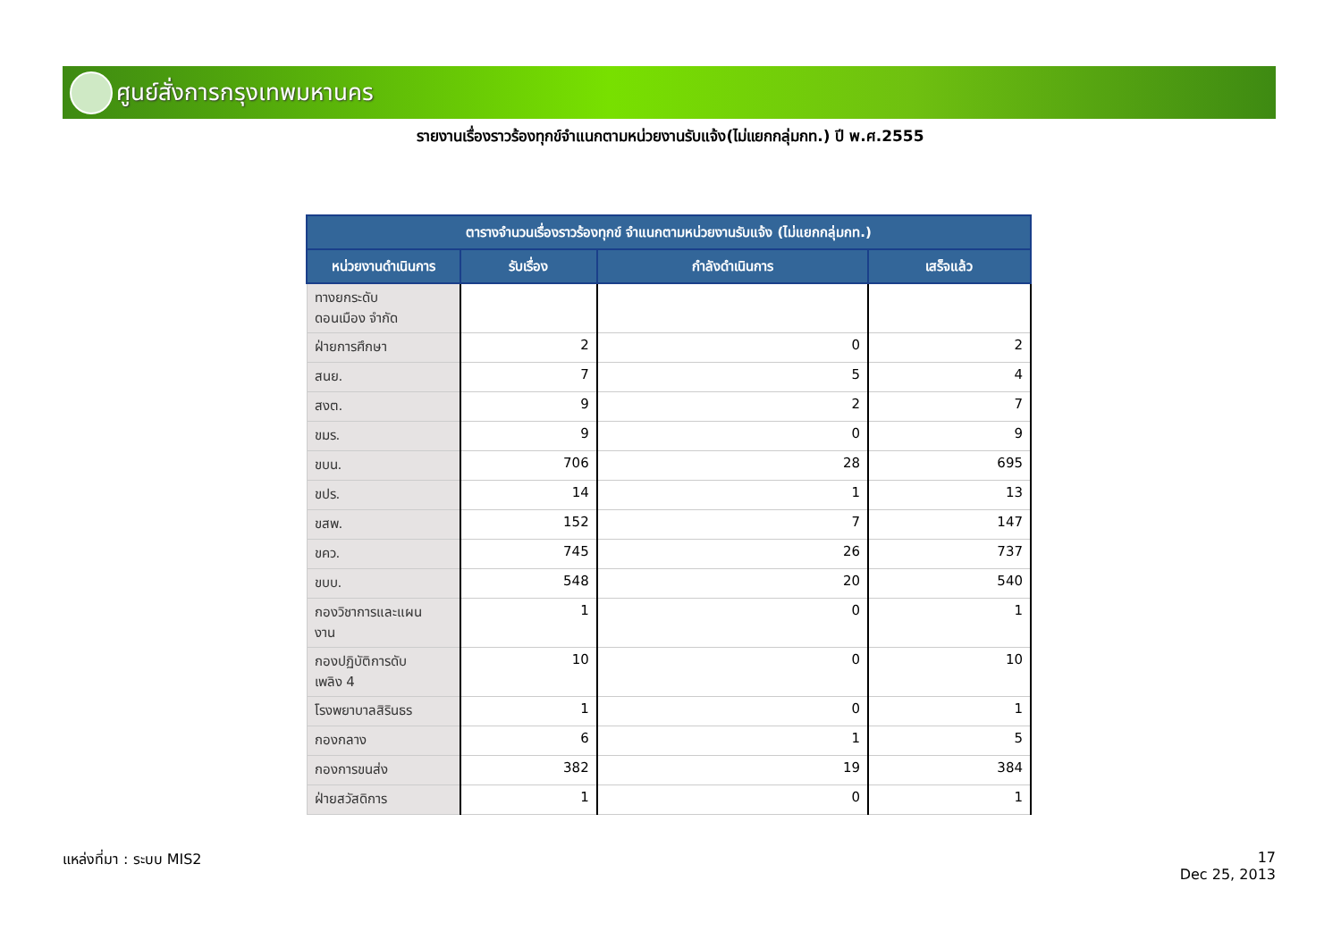ศูนย์สั่งการกรุงเทพมหานคร
รายงานเรื่องราวร้องทุกข์จำแนกตามหน่วยงานรับแจ้ง(ไม่แยกกลุ่มกท.) ปี พ.ศ.2555
| ตารางจำนวนเรื่องราวร้องทุกข์ จำแนกตามหน่วยงานรับแจ้ง (ไม่แยกกลุ่มกท.) | | | |
| --- | --- | --- | --- |
| หน่วยงานดำเนินการ | รับเรื่อง | กำลังดำเนินการ | เสร็จแล้ว |
| ทางยกระดับ ดอนเมือง จำกัด | | | |
| ฝ่ายการศึกษา | 2 | 0 | 2 |
| สนย. | 7 | 5 | 4 |
| สงต. | 9 | 2 | 7 |
| ขมร. | 9 | 0 | 9 |
| ขบน. | 706 | 28 | 695 |
| ขปร. | 14 | 1 | 13 |
| ขสพ. | 152 | 7 | 147 |
| ขคว. | 745 | 26 | 737 |
| ขบบ. | 548 | 20 | 540 |
| กองวิชาการและแผน งาน | 1 | 0 | 1 |
| กองปฏิบัติการดับ เพลิง 4 | 10 | 0 | 10 |
| โรงพยาบาลสิรินธร | 1 | 0 | 1 |
| กองกลาง | 6 | 1 | 5 |
| กองการขนส่ง | 382 | 19 | 384 |
| ฝ่ายสวัสดิการ | 1 | 0 | 1 |
แหล่งที่มา : ระบบ MIS2
17
Dec 25, 2013